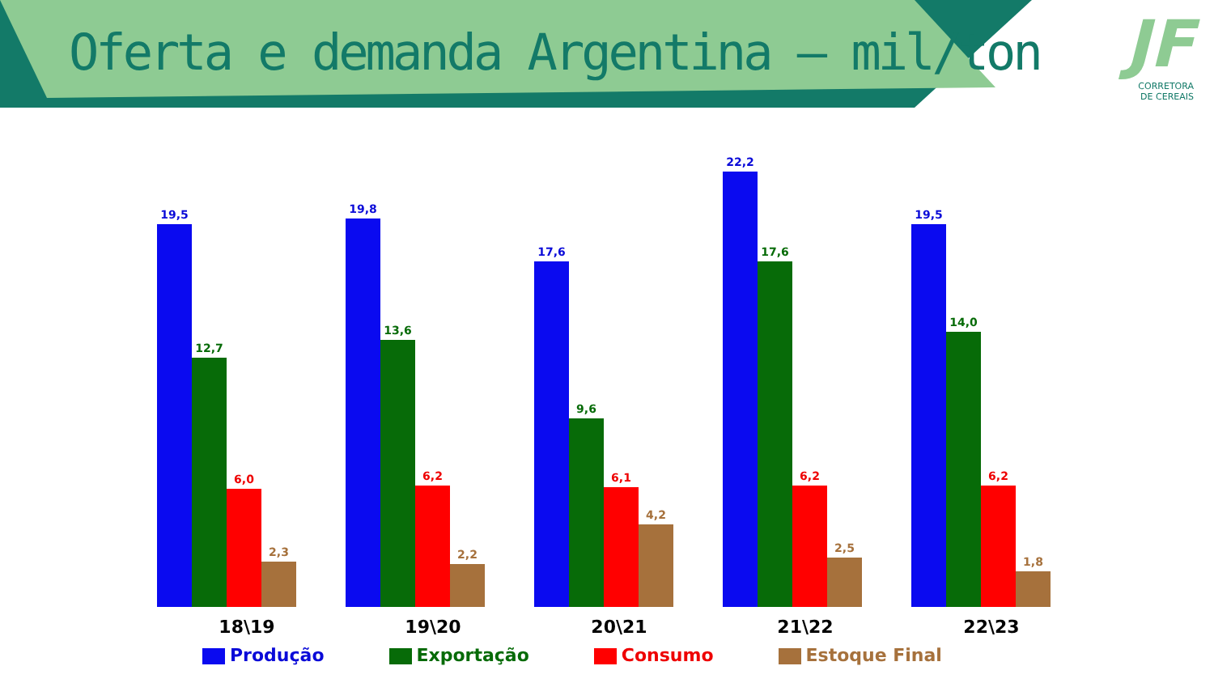Oferta e demanda Argentina – mil/ton
JF
CORRETORA
DE CEREAIS
19,5
12,7
6,0
2,3
19,8
13,6
6,2
2,2
17,6
9,6
6,1
4,2
22,2
17,6
6,2
2,5
19,5
14,0
6,2
1,8
18\19 19\20 20\21 21\22 22\23
Produção Exportação Consumo Estoque Final